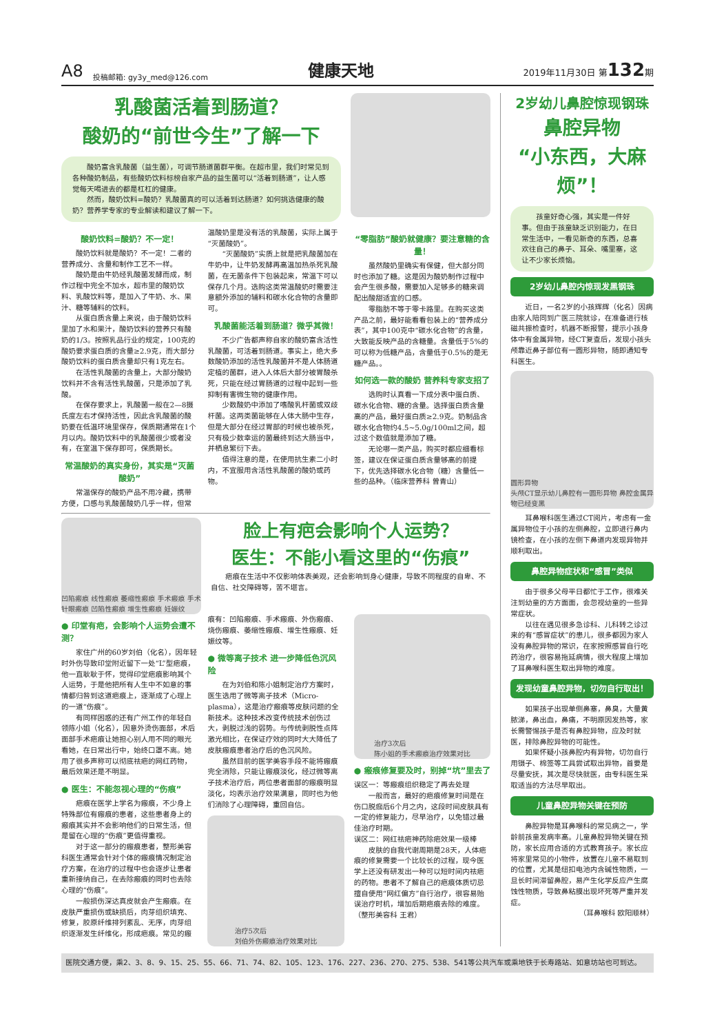A8 投稿邮箱: gy3y_med@126.com 健康天地 2019年11月30日 第132期
乳酸菌活着到肠道？
酸奶的“前世今生”了解一下
酸奶富含乳酸菌（益生菌），可调节肠道菌群平衡。在超市里，我们时常见到各种酸奶制品，有些酸奶饮料标榜自家产品的益生菌可以“活着到肠道”，让人感觉每天喝进去的都是杠杠的健康。
然而，酸奶饮料=酸奶？乳酸菌真的可以活着到达肠道？如何挑选健康的酸奶？营养学专家的专业解读和建议了解一下。
酸奶饮料=酸奶？不一定！
酸奶饮料就是酸奶？不一定！二者的营养成分、含量和制作工艺不一样。
酸奶是由牛奶经乳酸菌发酵而成，制作过程中完全不加水，超市里的酸奶饮料、乳酸饮料等，是加入了牛奶、水、果汁、糖等辅料的饮料。
从蛋白质含量上来说，由于酸奶饮料里加了水和果汁，酸奶饮料的营养只有酸奶的1/3。按照乳品行业的规定，100克的酸奶要求蛋白质的含量≥2.9克，而大部分酸奶饮料的蛋白质含量却只有1克左右。
在活性乳酸菌的含量上，大部分酸奶饮料并不含有活性乳酸菌，只是添加了乳酸。
在保存要求上，乳酸菌一般在2—8摄氏度左右才保持活性，因此含乳酸菌的酸奶要在低温环境里保存，保质期通常在1个月以内。酸奶饮料中的乳酸菌很少或者没有，在室温下保存即可，保质期长。
常温酸奶的真实身份，其实是“灭菌酸奶”
常温保存的酸奶产品不用冷藏，携带方便，口感与乳酸菌酸奶几乎一样，但常
温酸奶里是没有活的乳酸菌，实际上属于“灭菌酸奶”。
“灭菌酸奶”实质上就是把乳酸菌加在牛奶中，让牛奶发酵再高温加热杀死乳酸菌，在无菌条件下包装起来，常温下可以保存几个月。选购这类常温酸奶时需要注意额外添加的辅料和碳水化合物的含量即可。
乳酸菌能活着到肠道？微乎其微！
不少广告都声称自家的酸奶富含活性乳酸菌，可活着到肠道。事实上，绝大多数酸奶添加的活性乳酸菌并不是人体肠道定植的菌群，进入人体后大部分被胃酸杀死，只能在经过胃肠道的过程中起到一些抑制有害微生物的健康作用。
少数酸奶中添加了嗜酸乳杆菌或双歧杆菌。这两类菌能够在人体大肠中生存，但是大部分在经过胃部的时候也被杀死，只有极少数幸运的菌最终到达大肠当中，并栖息繁衍下去。
值得注意的是，在使用抗生素二小时内，不宜服用含活性乳酸菌的酸奶或药物。
“零脂肪”酸奶就健康？要注意糖的含量！
虽然酸奶里确实有保健，但大部分同时也添加了糖。这是因为酸奶制作过程中会产生很多酸，需要加入足够多的糖来调配出酸甜适宜的口感。
零脂肪不等于零卡路里。在购买这类产品之前，最好能看看包装上的“营养成分表”，其中100克中“碳水化合物”的含量，大致能反映产品的含糖量。含量低于5%的可以称为低糖产品，含量低于0.5%的是无糖产品。。
如何选一款的酸奶 营养科专家支招了
选购时认真看一下成分表中蛋白质、碳水化合物、糖的含量。选择蛋白质含量高的产品，最好蛋白质≥2.9克。奶制品含碳水化合物约4.5~5.0g/100ml之间，超过这个数值就是添加了糖。
无论哪一类产品，购买时都应细看标签，建议在保证蛋白质含量够高的前提下，优先选择碳水化合物（糖）含量低一些的品种。（临床营养科 曾青山）
凹陷瘢痕 线性瘢痕 萎缩性瘢痕 手术瘢痕 手术针眼瘢痕 凹陷性瘢痕 增生性瘢痕 妊娠纹
脸上有疤会影响个人运势？
医生：不能小看这里的“伤痕”
疤痕在生活中不仅影响体表美观，还会影响到身心健康，导致不同程度的自卑、不自信、社交障碍等，苦不堪言。
● 印堂有疤，会影响个人运势会遭不测？
家住广州的60岁刘伯（化名），因年轻时外伤导致印堂附近留下一处“L”型疤痕，他一直耿耿于怀，觉得印堂疤痕影响其个人运势，于是他把所有人生中不如意的事情都归咎到这道疤痕上，逐渐成了心理上的一道“伤痕”。
有同样困惑的还有广州工作的年轻白领陈小姐（化名），因意外烫伤面部，术后面部手术疤痕让她担心别人用不同的眼光看她，在日常出行中，始终口罩不离。她用了很多声称可以彻底祛疤的网红药物，最后效果还是不明显。
● 医生：不能忽视心理的“伤痕”
疤痕在医学上学名为瘢痕，不少身上特殊部位有瘢痕的患者，这些患者身上的瘢痕其实并不会影响他们的日常生活，但是留在心理的“伤痕”更值得重视。
对于这一部分的瘢痕患者，整形美容科医生通常会针对个体的瘢痕情况制定治疗方案，在治疗的过程中也会逐步让患者重新接纳自己，在去除瘢痕的同时也去除心理的“伤痕”。
一般损伤深达真皮就会产生瘢痕。在皮肤严重损伤或缺损后，肉芽组织填充、修复，胶原纤维排列紊乱、无序，肉芽组织逐渐发生纤维化，形成疤痕。常见的瘢
痕有：凹陷瘢痕、手术瘢痕、外伤瘢痕、烧伤瘢痕、萎缩性瘢痕、增生性瘢痕、妊娠纹等。
● 微等离子技术 进一步降低色沉风险
在为刘伯和陈小姐制定治疗方案时，医生选用了微等离子技术（Micro-plasma），这是治疗瘢痕等皮肤问题的全新技术。这种技术改变传统技术创伤过大，剥脱过浅的弱势。与传统剥脱性点阵激光相比，在保证疗效的同时大大降低了皮肤瘢痕患者治疗后的色沉风险。
虽然目前的医学美容手段不能将瘢痕完全消除，只能让瘢痕淡化，经过微等离子技术治疗后，两位患者面部的瘢痕明显淡化，均表示治疗效果满意，同时也为他们消除了心理障碍，重回自信。
治疗5次后
刘伯外伤瘢痕治疗效果对比
治疗3次后
陈小姐的手术瘢痕治疗效果对比
● 瘢痕修复要及时，别掉“坑”里去了
误区一：等瘢痕组织稳定了再去处理
一般而言，最好的疤痕修复时间是在伤口脱痂后6个月之内，这段时间皮肤具有一定的修复能力，尽早治疗，以免错过最佳治疗时期。
误区二：网红祛疤神药除疤效果一级棒
皮肤的自我代谢周期是28天，人体疤痕的修复需要一个比较长的过程，现今医学上还没有研发出一种可以短时间内祛疤的药物。患者不了解自己的疤痕体质切忌擅自使用“网红偏方”自行治疗，很容易贻误治疗时机，增加后期疤痕去除的难度。（整形美容科 王君）
2岁幼儿鼻腔惊现钢珠
鼻腔异物
“小东西，大麻烦”！
孩童好奇心强，其实是一件好事。但由于孩童缺乏识别能力，在日常生活中，一看见新奇的东西，总喜欢往自己的鼻子、耳朵、嘴里塞，这让不少家长烦恼。
2岁幼儿鼻腔内惊现发黑钢珠
近日，一名2岁的小孩辉辉（化名）因病由家人陪同到广医三院就诊，在准备进行核磁共振检查时，机器不断报警，提示小孩身体中有金属异物，经CT复查后，发现小孩头颅靠近鼻子部位有一圆形异物，随即通知专科医生。
圆形异物
头颅CT显示幼儿鼻腔有一圆形异物 鼻腔金属异物已经变黑
耳鼻喉科医生通过CT阅片，考虑有一金属异物位于小孩的左侧鼻腔，立即进行鼻内镜检查，在小孩的左侧下鼻道内发现异物并顺利取出。
鼻腔异物症状和“感冒”类似
由于很多父母平日都忙于工作，很难关注到幼童的方方面面，会忽视幼童的一些异常症状。
以往在遇见很多急诊科、儿科转之诊过来的有“感冒症状”的患儿，很多都因为家人没有鼻腔异物的常识，在家按照感冒自行吃药治疗，很容易拖延病情，很大程度上增加了耳鼻喉科医生取出异物的难度。
发现幼童鼻腔异物，切勿自行取出！
如果孩子出现单侧鼻塞，鼻臭，大量黄脓涕，鼻出血，鼻痛，不明原因发热等，家长需警惕孩子是否有鼻腔异物，应及时就医，排除鼻腔异物的可能性。
如果怀疑小孩鼻腔内有异物，切勿自行用镊子、棉签等工具尝试取出异物，首要是尽量安抚，其次是尽快就医，由专科医生采取适当的方法尽早取出。
儿童鼻腔异物关键在预防
鼻腔异物是耳鼻喉科的常见病之一，学龄前孩童发病率高。儿童鼻腔异物关键在预防，家长应用合适的方式教育孩子。家长应将家里常见的小物件，放置在儿童不易取到的位置，尤其是纽扣电池内含碱性物质，一旦长时间滞留鼻腔，易产生化学反应产生腐蚀性物质，导致鼻粘膜出现坏死等严重并发症。
（耳鼻喉科 欧阳顺林）
医院交通方便，乘2、3、8、9、15、25、55、66、71、74、82、105、123、176、227、236、270、275、538、541等公共汽车或乘地铁于长寿路站、如意坊站也可到达。